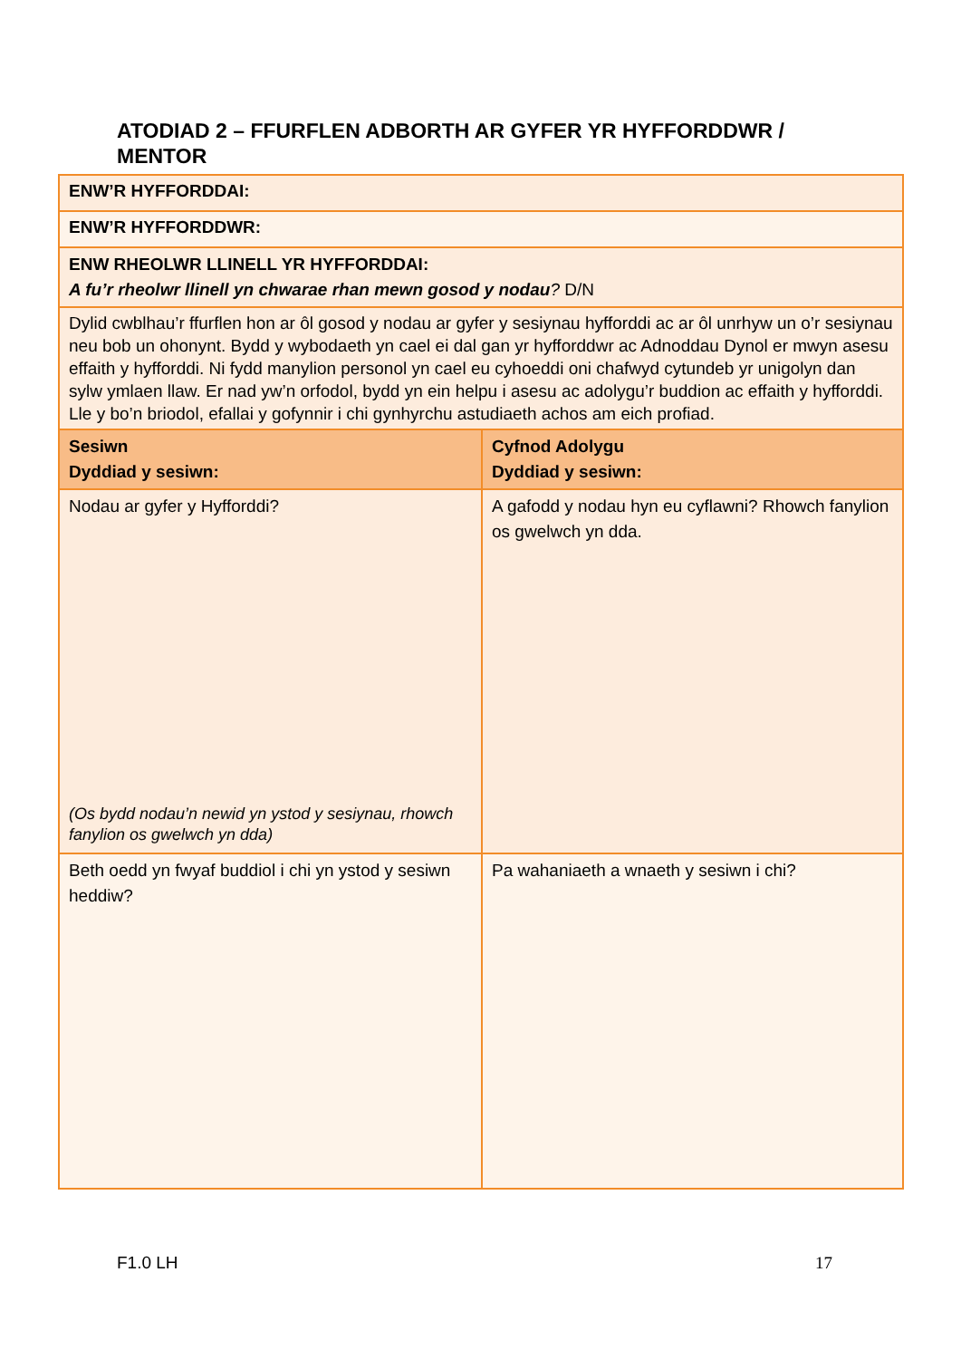ATODIAD 2 – FFURFLEN ADBORTH AR GYFER YR HYFFORDDWR / MENTOR
| ENW’R HYFFORDDAI: | |
| ENW’R HYFFORDDWR: | |
| ENW RHEOLWR LLINELL YR HYFFORDDAI: A fu’r rheolwr llinell yn chwarae rhan mewn gosod y nodau ? D/N | |
| Dylid cwblhau’r ffurflen hon ar ôl gosod y nodau ar gyfer y sesiynau hyfforddi ac ar ôl unrhyw un o’r sesiynau neu bob un ohonynt. Bydd y wybodaeth yn cael ei dal gan yr hyfforddwr ac Adnoddau Dynol er mwyn asesu effaith y hyfforddi. Ni fydd manylion personol yn cael eu cyhoeddi oni chafwyd cytundeb yr unigolyn dan sylw ymlaen llaw. Er nad yw’n orfodol, bydd yn ein helpu i asesu ac adolygu’r buddion ac effaith y hyfforddi. Lle y bo’n briodol, efallai y gofynnir i chi gynhyrchu astudiaeth achos am eich profiad. | |
| Sesiwn Dyddiad y sesiwn: | Cyfnod Adolygu Dyddiad y sesiwn: |
| Nodau ar gyfer y Hyfforddi? (Os bydd nodau’n newid yn ystod y sesiynau, rhowch fanylion os gwelwch yn dda) | A gafodd y nodau hyn eu cyflawni? Rhowch fanylion os gwelwch yn dda. |
| Beth oedd yn fwyaf buddiol i chi yn ystod y sesiwn heddiw? | Pa wahaniaeth a wnaeth y sesiwn i chi? |
F1.0 LH 17